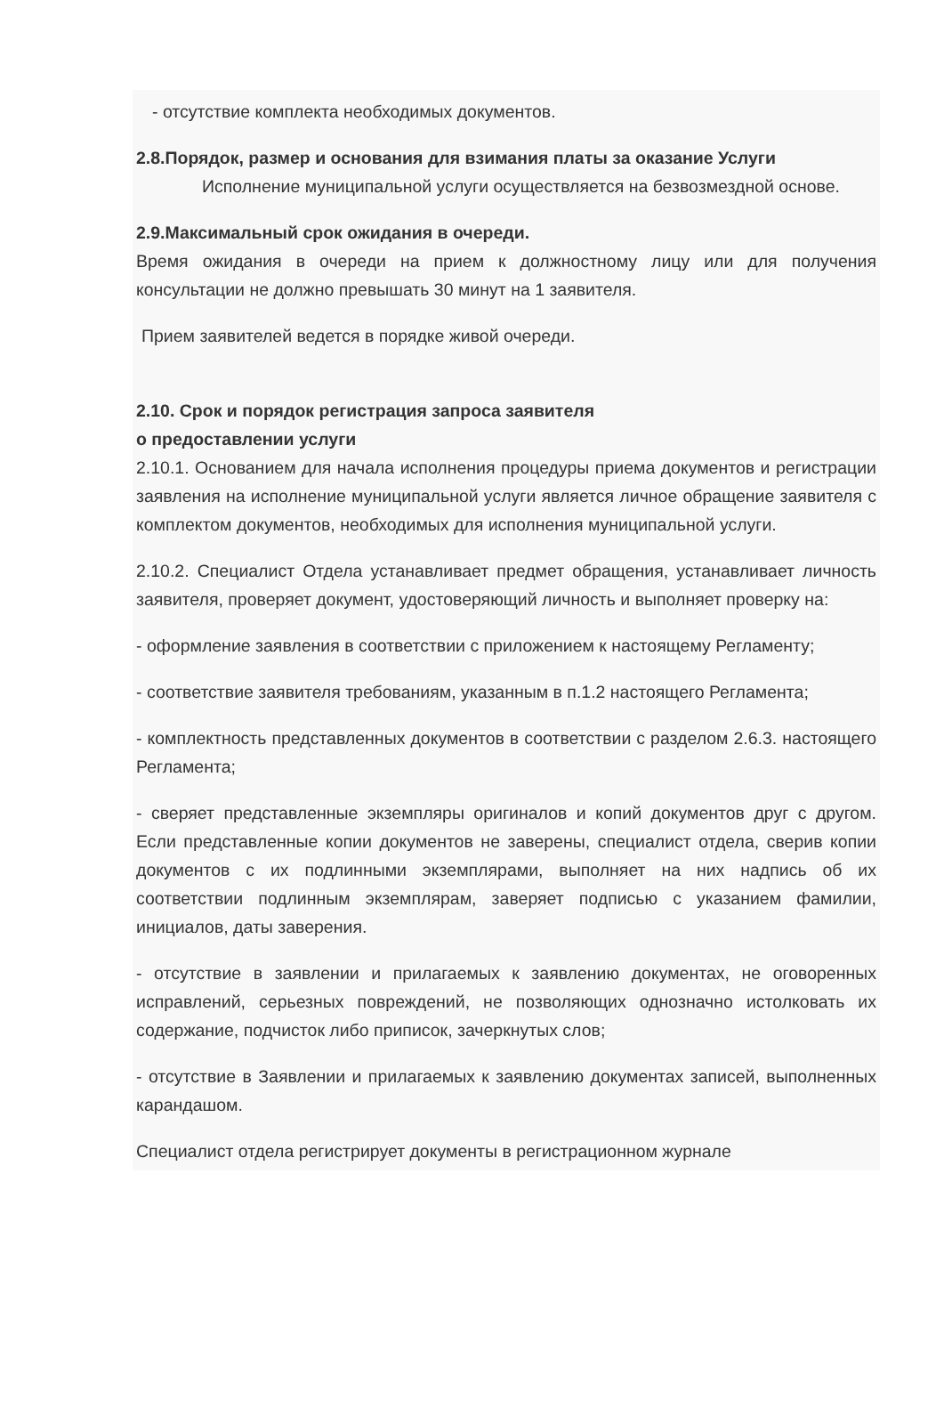- отсутствие комплекта необходимых документов.
2.8.Порядок, размер и основания для взимания платы за оказание Услуги
Исполнение муниципальной услуги осуществляется на безвозмездной основе.
2.9.Максимальный срок ожидания в очереди.
Время ожидания в очереди на прием к должностному лицу или для получения консультации не должно превышать 30 минут на 1 заявителя.
Прием заявителей ведется в порядке живой очереди.
2.10. Срок и порядок регистрация запроса заявителя
о предоставлении услуги
2.10.1. Основанием для начала исполнения процедуры приема документов и регистрации заявления на исполнение муниципальной услуги является личное обращение заявителя с комплектом документов, необходимых для исполнения муниципальной услуги.
2.10.2. Специалист Отдела устанавливает предмет обращения, устанавливает личность заявителя, проверяет документ, удостоверяющий личность и выполняет проверку на:
- оформление заявления в соответствии с приложением к настоящему Регламенту;
- соответствие заявителя требованиям, указанным в п.1.2 настоящего Регламента;
- комплектность представленных документов в соответствии с разделом 2.6.3. настоящего Регламента;
- сверяет представленные экземпляры оригиналов и копий документов друг с другом. Если представленные копии документов не заверены, специалист отдела, сверив копии документов с их подлинными экземплярами, выполняет на них надпись об их соответствии подлинным экземплярам, заверяет подписью с указанием фамилии, инициалов, даты заверения.
- отсутствие в заявлении и прилагаемых к заявлению документах, не оговоренных исправлений, серьезных повреждений, не позволяющих однозначно истолковать их содержание, подчисток либо приписок, зачеркнутых слов;
- отсутствие в Заявлении и прилагаемых к заявлению документах записей, выполненных карандашом.
Специалист отдела регистрирует документы в регистрационном журнале